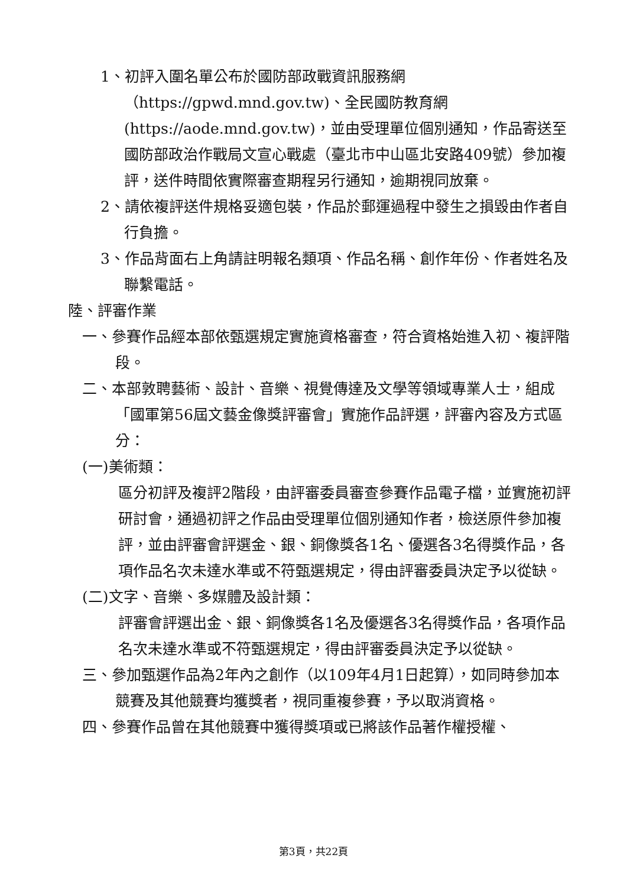1、初評入圍名單公布於國防部政戰資訊服務網（https://gpwd.mnd.gov.tw)、全民國防教育網(https://aode.mnd.gov.tw)，並由受理單位個別通知，作品寄送至國防部政治作戰局文宣心戰處（臺北市中山區北安路409號）參加複評，送件時間依實際審查期程另行通知，逾期視同放棄。
2、請依複評送件規格妥適包裝，作品於郵運過程中發生之損毀由作者自行負擔。
3、作品背面右上角請註明報名類項、作品名稱、創作年份、作者姓名及聯繫電話。
陸、評審作業
一、參賽作品經本部依甄選規定實施資格審查，符合資格始進入初、複評階段。
二、本部敦聘藝術、設計、音樂、視覺傳達及文學等領域專業人士，組成「國軍第56屆文藝金像獎評審會」實施作品評選，評審內容及方式區分：
(一)美術類：
區分初評及複評2階段，由評審委員審查參賽作品電子檔，並實施初評研討會，通過初評之作品由受理單位個別通知作者，檢送原件參加複評，並由評審會評選金、銀、銅像獎各1名、優選各3名得獎作品，各項作品名次未達水準或不符甄選規定，得由評審委員決定予以從缺。
(二)文字、音樂、多媒體及設計類：
評審會評選出金、銀、銅像獎各1名及優選各3名得獎作品，各項作品名次未達水準或不符甄選規定，得由評審委員決定予以從缺。
三、參加甄選作品為2年內之創作（以109年4月1日起算），如同時參加本競賽及其他競賽均獲獎者，視同重複參賽，予以取消資格。
四、參賽作品曾在其他競賽中獲得獎項或已將該作品著作權授權、
第3頁，共22頁